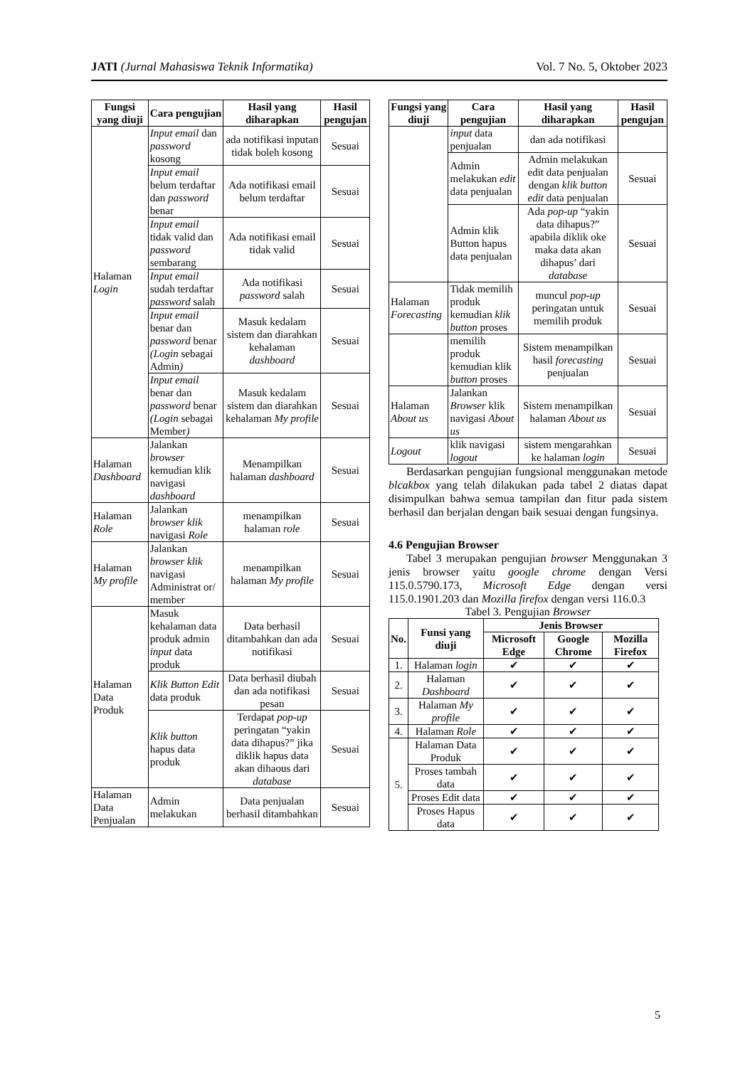JATI (Jurnal Mahasiswa Teknik Informatika) Vol. 7 No. 5, Oktober 2023
| Fungsi yang diuji | Cara pengujian | Hasil yang diharapkan | Hasil pengujan |
| --- | --- | --- | --- |
| Halaman Login | Input email dan password kosong | ada notifikasi inputan tidak boleh kosong | Sesuai |
| | Input email belum terdaftar dan password benar | Ada notifikasi email belum terdaftar | Sesuai |
| | Input email tidak valid dan password sembarang | Ada notifikasi email tidak valid | Sesuai |
| | Input email sudah terdaftar password salah | Ada notifikasi password salah | Sesuai |
| | Input email benar dan password benar (Login sebagai Admin ) | Masuk kedalam sistem dan diarahkan kehalaman dashboard | Sesuai |
| | Input email benar dan password benar (Login sebagai Member ) | Masuk kedalam sistem dan diarahkan kehalaman My profile | Sesuai |
| Halaman Dashboard | Jalankan browser kemudian klik navigasi dashboard | Menampilkan halaman dashboard | Sesuai |
| Halaman Role | Jalankan browser klik navigasi Role | menampilkan halaman role | Sesuai |
| Halaman My profile | Jalankan browser klik navigasi Administrat or/ member | menampilkan halaman My profile | Sesuai |
| Halaman Data Produk | Masuk kehalaman data produk admin input data produk | Data berhasil ditambahkan dan ada notifikasi | Sesuai |
| | Klik Button Edit data produk | Data berhasil diubah dan ada notifikasi pesan | Sesuai |
| | Klik button hapus data produk | Terdapat pop-up peringatan “yakin data dihapus?” jika diklik hapus data akan dihaous dari database | Sesuai |
| Halaman Data Penjualan | Admin melakukan | Data penjualan berhasil ditambahkan | Sesuai |
| Fungsi yang diuji | Cara pengujian | Hasil yang diharapkan | Hasil pengujan |
| --- | --- | --- | --- |
| | input data penjualan | dan ada notifikasi | |
| | Admin melakukan edit data penjualan | Admin melakukan edit data penjualan dengan klik button edit data penjualan | Sesuai |
| | Admin klik Button hapus data penjualan | Ada pop-up “yakin data dihapus?” apabila diklik oke maka data akan dihapus’ dari database | Sesuai |
| Halaman Forecasting | Tidak memilih produk kemudian klik button proses | muncul pop-up peringatan untuk memilih produk | Sesuai |
| | memilih produk kemudian klik button proses | Sistem menampilkan hasil forecasting penjualan | Sesuai |
| Halaman About us | Jalankan Browser klik navigasi About us | Sistem menampilkan halaman About us | Sesuai |
| Logout | klik navigasi logout | sistem mengarahkan ke halaman login | Sesuai |
Berdasarkan pengujian fungsional menggunakan metode blcakbox yang telah dilakukan pada tabel 2 diatas dapat disimpulkan bahwa semua tampilan dan fitur pada sistem berhasil dan berjalan dengan baik sesuai dengan fungsinya.
4.6 Pengujian Browser
Tabel 3 merupakan pengujian browser Menggunakan 3 jenis browser yaitu google chrome dengan Versi 115.0.5790.173, Microsoft Edge dengan versi 115.0.1901.203 dan Mozilla firefox dengan versi 116.0.3
Tabel 3. Pengujian Browser
| No. | Funsi yang diuji | Jenis Browser | | |
| --- | --- | --- | --- | --- |
| | | Microsoft Edge | Google Chrome | Mozilla Firefox |
| 1. | Halaman login | ✔ | ✔ | ✔ |
| 2. | Halaman Dashboard | ✔ | ✔ | ✔ |
| 3. | Halaman My profile | ✔ | ✔ | ✔ |
| 4. | Halaman Role | ✔ | ✔ | ✔ |
| 5. | Halaman Data Produk | ✔ | ✔ | ✔ |
| | Proses tambah data | ✔ | ✔ | ✔ |
| | Proses Edit data | ✔ | ✔ | ✔ |
| | Proses Hapus data | ✔ | ✔ | ✔ |
5